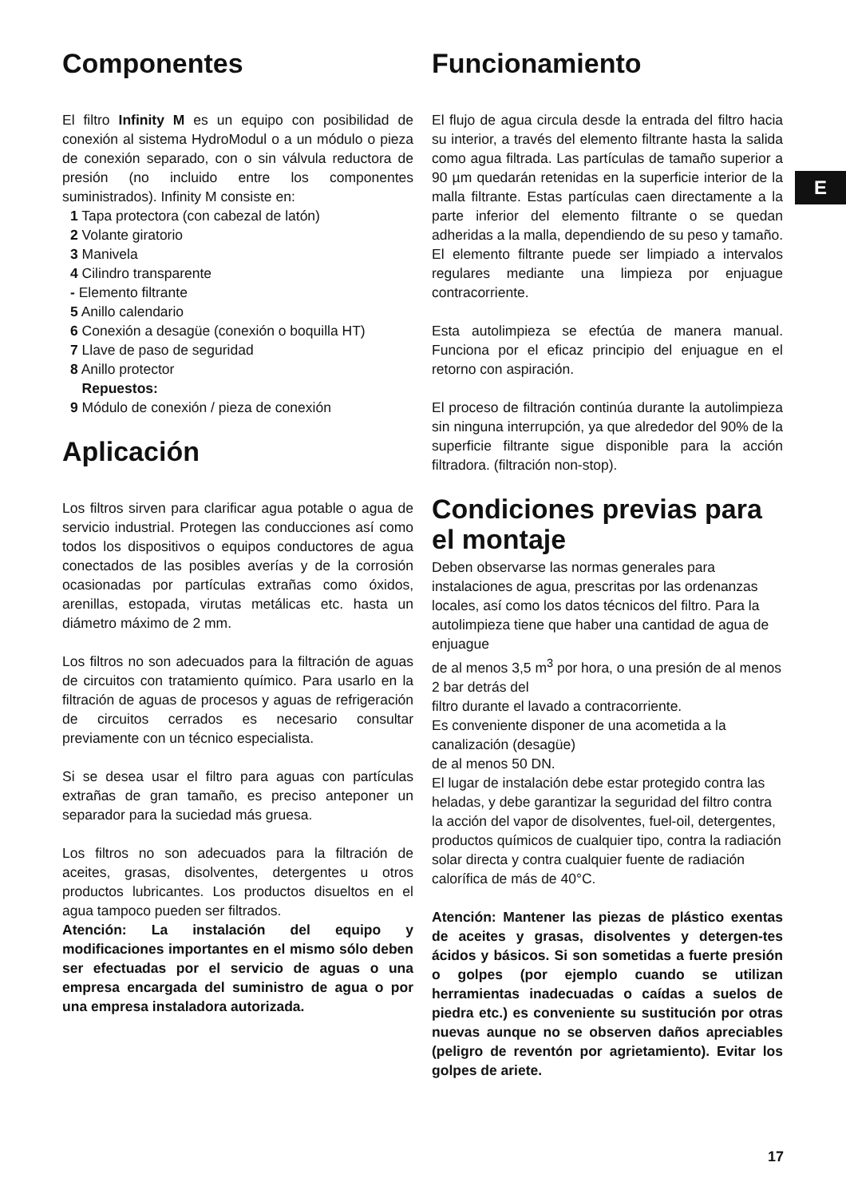E
Componentes
El filtro Infinity M es un equipo con posibilidad de conexión al sistema HydroModul o a un módulo o pieza de conexión separado, con o sin válvula reductora de presión (no incluido entre los componentes suministrados). Infinity M consiste en:
1 Tapa protectora (con cabezal de latón)
2 Volante giratorio
3 Manivela
4 Cilindro transparente
- Elemento filtrante
5 Anillo calendario
6 Conexión a desagüe (conexión o boquilla HT)
7 Llave de paso de seguridad
8 Anillo protector
Repuestos:
9 Módulo de conexión / pieza de conexión
Aplicación
Los filtros sirven para clarificar agua potable o agua de servicio industrial. Protegen las conducciones así como todos los dispositivos o equipos conductores de agua conectados de las posibles averías y de la corrosión ocasionadas por partículas extrañas como óxidos, arenillas, estopada, virutas metálicas etc. hasta un diámetro máximo de 2 mm.
Los filtros no son adecuados para la filtración de aguas de circuitos con tratamiento químico. Para usarlo en la filtración de aguas de procesos y aguas de refrigeración de circuitos cerrados es necesario consultar previamente con un técnico especialista.
Si se desea usar el filtro para aguas con partículas extrañas de gran tamaño, es preciso anteponer un separador para la suciedad más gruesa.
Los filtros no son adecuados para la filtración de aceites, grasas, disolventes, detergentes u otros productos lubricantes. Los productos disueltos en el agua tampoco pueden ser filtrados.
Atención: La instalación del equipo y modificaciones importantes en el mismo sólo deben ser efectuadas por el servicio de aguas o una empresa encargada del suministro de agua o por una empresa instaladora autorizada.
Funcionamiento
El flujo de agua circula desde la entrada del filtro hacia su interior, a través del elemento filtrante hasta la salida como agua filtrada. Las partículas de tamaño superior a 90 µm quedarán retenidas en la superficie interior de la malla filtrante. Estas partículas caen directamente a la parte inferior del elemento filtrante o se quedan adheridas a la malla, dependiendo de su peso y tamaño. El elemento filtrante puede ser limpiado a intervalos regulares mediante una limpieza por enjuague contracorriente.
Esta autolimpieza se efectúa de manera manual. Funciona por el eficaz principio del enjuague en el retorno con aspiración.
El proceso de filtración continúa durante la autolimpieza sin ninguna interrupción, ya que alrededor del 90% de la superficie filtrante sigue disponible para la acción filtradora. (filtración non-stop).
Condiciones previas para el montaje
Deben observarse las normas generales para instalaciones de agua, prescritas por las ordenanzas locales, así como los datos técnicos del filtro. Para la autolimpieza tiene que haber una cantidad de agua de enjuague
de al menos 3,5 m<sup>3</sup> por hora, o una presión de al menos 2 bar detrás del
filtro durante el lavado a contracorriente.
Es conveniente disponer de una acometida a la canalización (desagüe)
de al menos 50 DN.
El lugar de instalación debe estar protegido contra las heladas, y debe garantizar la seguridad del filtro contra la acción del vapor de disolventes, fuel-oil, detergentes, productos químicos de cualquier tipo, contra la radiación solar directa y contra cualquier fuente de radiación calorífica de más de 40°C.
Atención: Mantener las piezas de plástico exentas de aceites y grasas, disolventes y detergen-tes ácidos y básicos. Si son sometidas a fuerte presión o golpes (por ejemplo cuando se utilizan herramientas inadecuadas o caídas a suelos de piedra etc.) es conveniente su sustitución por otras nuevas aunque no se observen daños apreciables (peligro de reventón por agrietamiento). Evitar los golpes de ariete.
17